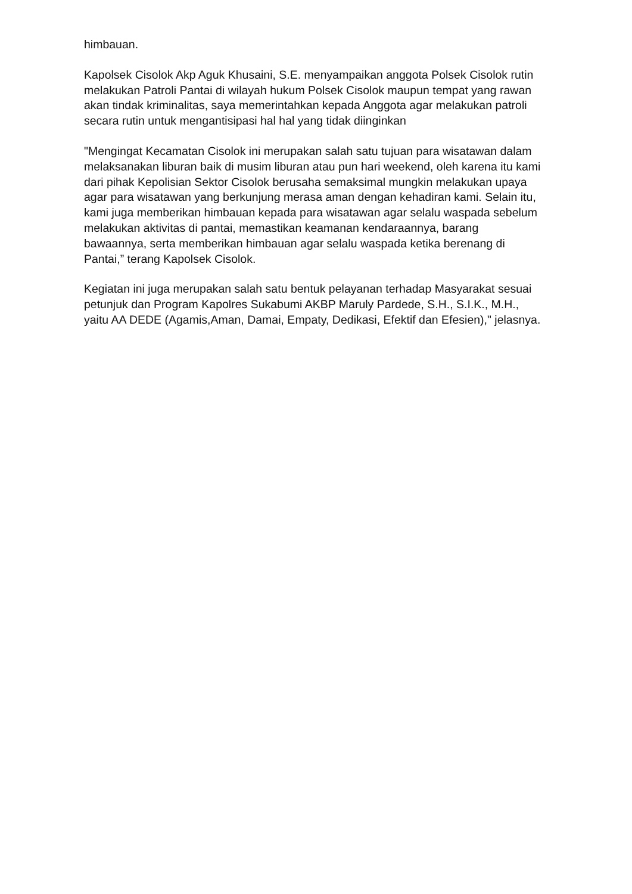himbauan.
Kapolsek Cisolok Akp Aguk Khusaini, S.E. menyampaikan anggota Polsek Cisolok rutin melakukan Patroli Pantai di wilayah hukum Polsek Cisolok maupun tempat yang rawan akan tindak kriminalitas, saya memerintahkan kepada Anggota agar melakukan patroli secara rutin untuk mengantisipasi hal hal yang tidak diinginkan
"Mengingat Kecamatan Cisolok ini merupakan salah satu tujuan para wisatawan dalam melaksanakan liburan baik di musim liburan atau pun hari weekend, oleh karena itu kami dari pihak Kepolisian Sektor Cisolok berusaha semaksimal mungkin melakukan upaya agar para wisatawan yang berkunjung merasa aman dengan kehadiran kami. Selain itu, kami juga memberikan himbauan kepada para wisatawan agar selalu waspada sebelum melakukan aktivitas di pantai, memastikan keamanan kendaraannya, barang bawaannya, serta memberikan himbauan agar selalu waspada ketika berenang di Pantai,” terang Kapolsek Cisolok.
Kegiatan ini juga merupakan salah satu bentuk pelayanan terhadap Masyarakat sesuai petunjuk dan Program Kapolres Sukabumi AKBP Maruly Pardede, S.H., S.I.K., M.H., yaitu AA DEDE (Agamis,Aman, Damai, Empaty, Dedikasi, Efektif dan Efesien)," jelasnya.